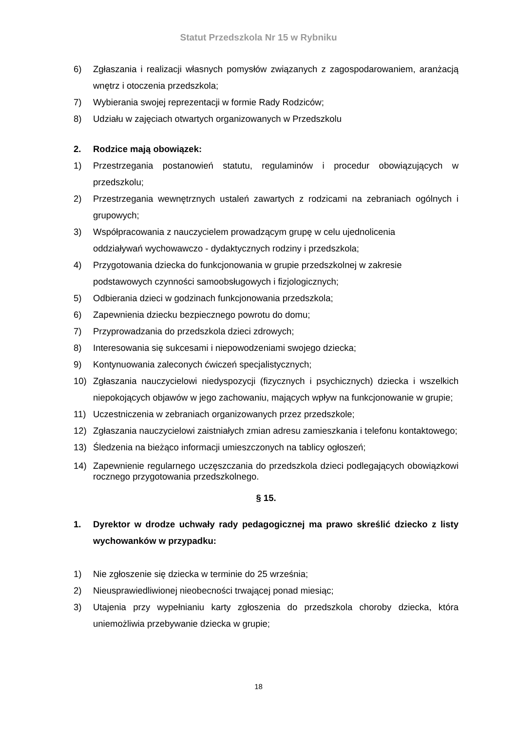Statut Przedszkola Nr 15 w Rybniku
6) Zgłaszania i realizacji własnych pomysłów związanych z zagospodarowaniem, aranżacją wnętrz i otoczenia przedszkola;
7) Wybierania swojej reprezentacji w formie Rady Rodziców;
8) Udziału w zajęciach otwartych organizowanych w Przedszkolu
2. Rodzice mają obowiązek:
1) Przestrzegania postanowień statutu, regulaminów i procedur obowiązujących w przedszkolu;
2) Przestrzegania wewnętrznych ustaleń zawartych z rodzicami na zebraniach ogólnych i grupowych;
3) Współpracowania z nauczycielem prowadzącym grupę w celu ujednolicenia
oddziaływań wychowawczo - dydaktycznych rodziny i przedszkola;
4) Przygotowania dziecka do funkcjonowania w grupie przedszkolnej w zakresie
podstawowych czynności samoobsługowych i fizjologicznych;
5) Odbierania dzieci w godzinach funkcjonowania przedszkola;
6) Zapewnienia dziecku bezpiecznego powrotu do domu;
7) Przyprowadzania do przedszkola dzieci zdrowych;
8) Interesowania się sukcesami i niepowodzeniami swojego dziecka;
9) Kontynuowania zaleconych ćwiczeń specjalistycznych;
10) Zgłaszania nauczycielowi niedyspozycji (fizycznych i psychicznych) dziecka i wszelkich niepokojących objawów w jego zachowaniu, mających wpływ na funkcjonowanie w grupie;
11) Uczestniczenia w zebraniach organizowanych przez przedszkole;
12) Zgłaszania nauczycielowi zaistniałych zmian adresu zamieszkania i telefonu kontaktowego;
13) Śledzenia na bieżąco informacji umieszczonych na tablicy ogłoszeń;
14) Zapewnienie regularnego uczęszczania do przedszkola dzieci podlegających obowiązkowi rocznego przygotowania przedszkolnego.
§ 15.
1. Dyrektor w drodze uchwały rady pedagogicznej ma prawo skreślić dziecko z listy wychowanków w przypadku:
1) Nie zgłoszenie się dziecka w terminie do 25 września;
2) Nieusprawiedliwionej nieobecności trwającej ponad miesiąc;
3) Utajenia przy wypełnianiu karty zgłoszenia do przedszkola choroby dziecka, która uniemożliwia przebywanie dziecka w grupie;
18